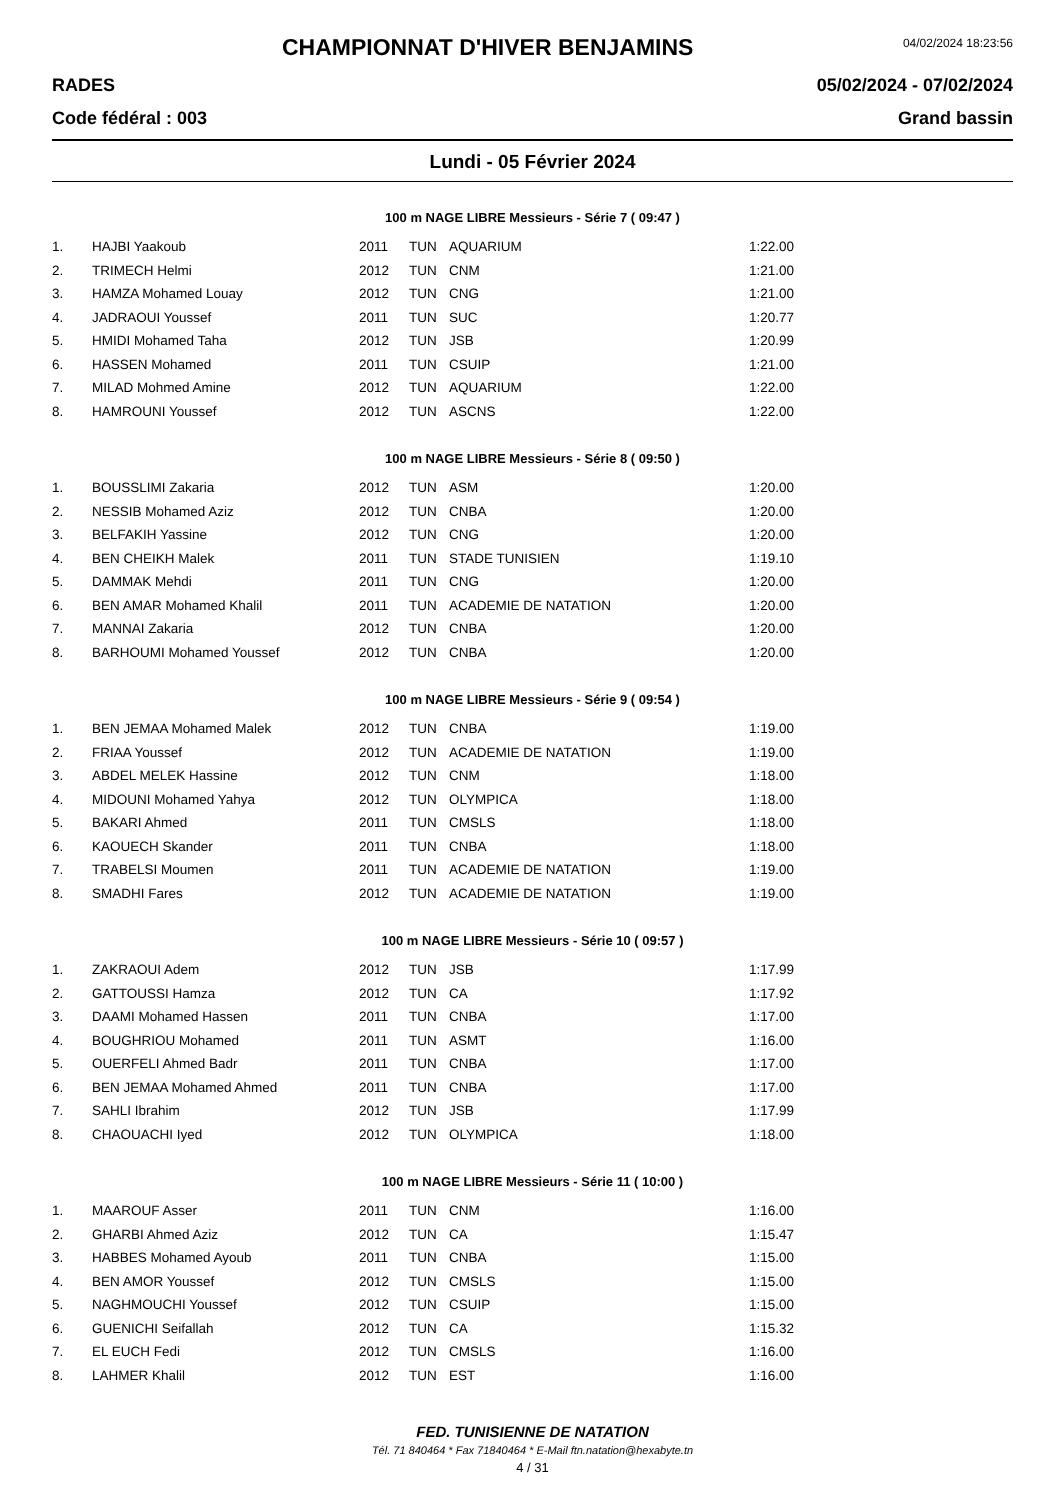CHAMPIONNAT D'HIVER BENJAMINS
04/02/2024 18:23:56
RADES 05/02/2024 - 07/02/2024
Code fédéral : 003 Grand bassin
Lundi - 05 Février 2024
100 m NAGE LIBRE Messieurs - Série 7 ( 09:47 )
| 1. | HAJBI Yaakoub | 2011 | TUN | AQUARIUM | 1:22.00 |
| 2. | TRIMECH Helmi | 2012 | TUN | CNM | 1:21.00 |
| 3. | HAMZA Mohamed Louay | 2012 | TUN | CNG | 1:21.00 |
| 4. | JADRAOUI Youssef | 2011 | TUN | SUC | 1:20.77 |
| 5. | HMIDI Mohamed Taha | 2012 | TUN | JSB | 1:20.99 |
| 6. | HASSEN Mohamed | 2011 | TUN | CSUIP | 1:21.00 |
| 7. | MILAD Mohmed Amine | 2012 | TUN | AQUARIUM | 1:22.00 |
| 8. | HAMROUNI Youssef | 2012 | TUN | ASCNS | 1:22.00 |
100 m NAGE LIBRE Messieurs - Série 8 ( 09:50 )
| 1. | BOUSSLIMI Zakaria | 2012 | TUN | ASM | 1:20.00 |
| 2. | NESSIB Mohamed Aziz | 2012 | TUN | CNBA | 1:20.00 |
| 3. | BELFAKIH Yassine | 2012 | TUN | CNG | 1:20.00 |
| 4. | BEN CHEIKH Malek | 2011 | TUN | STADE TUNISIEN | 1:19.10 |
| 5. | DAMMAK Mehdi | 2011 | TUN | CNG | 1:20.00 |
| 6. | BEN AMAR Mohamed Khalil | 2011 | TUN | ACADEMIE DE NATATION | 1:20.00 |
| 7. | MANNAI Zakaria | 2012 | TUN | CNBA | 1:20.00 |
| 8. | BARHOUMI Mohamed Youssef | 2012 | TUN | CNBA | 1:20.00 |
100 m NAGE LIBRE Messieurs - Série 9 ( 09:54 )
| 1. | BEN JEMAA Mohamed Malek | 2012 | TUN | CNBA | 1:19.00 |
| 2. | FRIAA Youssef | 2012 | TUN | ACADEMIE DE NATATION | 1:19.00 |
| 3. | ABDEL MELEK Hassine | 2012 | TUN | CNM | 1:18.00 |
| 4. | MIDOUNI Mohamed Yahya | 2012 | TUN | OLYMPICA | 1:18.00 |
| 5. | BAKARI Ahmed | 2011 | TUN | CMSLS | 1:18.00 |
| 6. | KAOUECH Skander | 2011 | TUN | CNBA | 1:18.00 |
| 7. | TRABELSI Moumen | 2011 | TUN | ACADEMIE DE NATATION | 1:19.00 |
| 8. | SMADHI Fares | 2012 | TUN | ACADEMIE DE NATATION | 1:19.00 |
100 m NAGE LIBRE Messieurs - Série 10 ( 09:57 )
| 1. | ZAKRAOUI Adem | 2012 | TUN | JSB | 1:17.99 |
| 2. | GATTOUSSI Hamza | 2012 | TUN | CA | 1:17.92 |
| 3. | DAAMI Mohamed Hassen | 2011 | TUN | CNBA | 1:17.00 |
| 4. | BOUGHRIOU Mohamed | 2011 | TUN | ASMT | 1:16.00 |
| 5. | OUERFELI Ahmed Badr | 2011 | TUN | CNBA | 1:17.00 |
| 6. | BEN JEMAA Mohamed Ahmed | 2011 | TUN | CNBA | 1:17.00 |
| 7. | SAHLI Ibrahim | 2012 | TUN | JSB | 1:17.99 |
| 8. | CHAOUACHI Iyed | 2012 | TUN | OLYMPICA | 1:18.00 |
100 m NAGE LIBRE Messieurs - Série 11 ( 10:00 )
| 1. | MAAROUF Asser | 2011 | TUN | CNM | 1:16.00 |
| 2. | GHARBI Ahmed Aziz | 2012 | TUN | CA | 1:15.47 |
| 3. | HABBES Mohamed Ayoub | 2011 | TUN | CNBA | 1:15.00 |
| 4. | BEN AMOR Youssef | 2012 | TUN | CMSLS | 1:15.00 |
| 5. | NAGHMOUCHI Youssef | 2012 | TUN | CSUIP | 1:15.00 |
| 6. | GUENICHI Seifallah | 2012 | TUN | CA | 1:15.32 |
| 7. | EL EUCH Fedi | 2012 | TUN | CMSLS | 1:16.00 |
| 8. | LAHMER Khalil | 2012 | TUN | EST | 1:16.00 |
FED. TUNISIENNE DE NATATION
Tél. 71 840464 * Fax 71840464 * E-Mail ftn.natation@hexabyte.tn
4 / 31